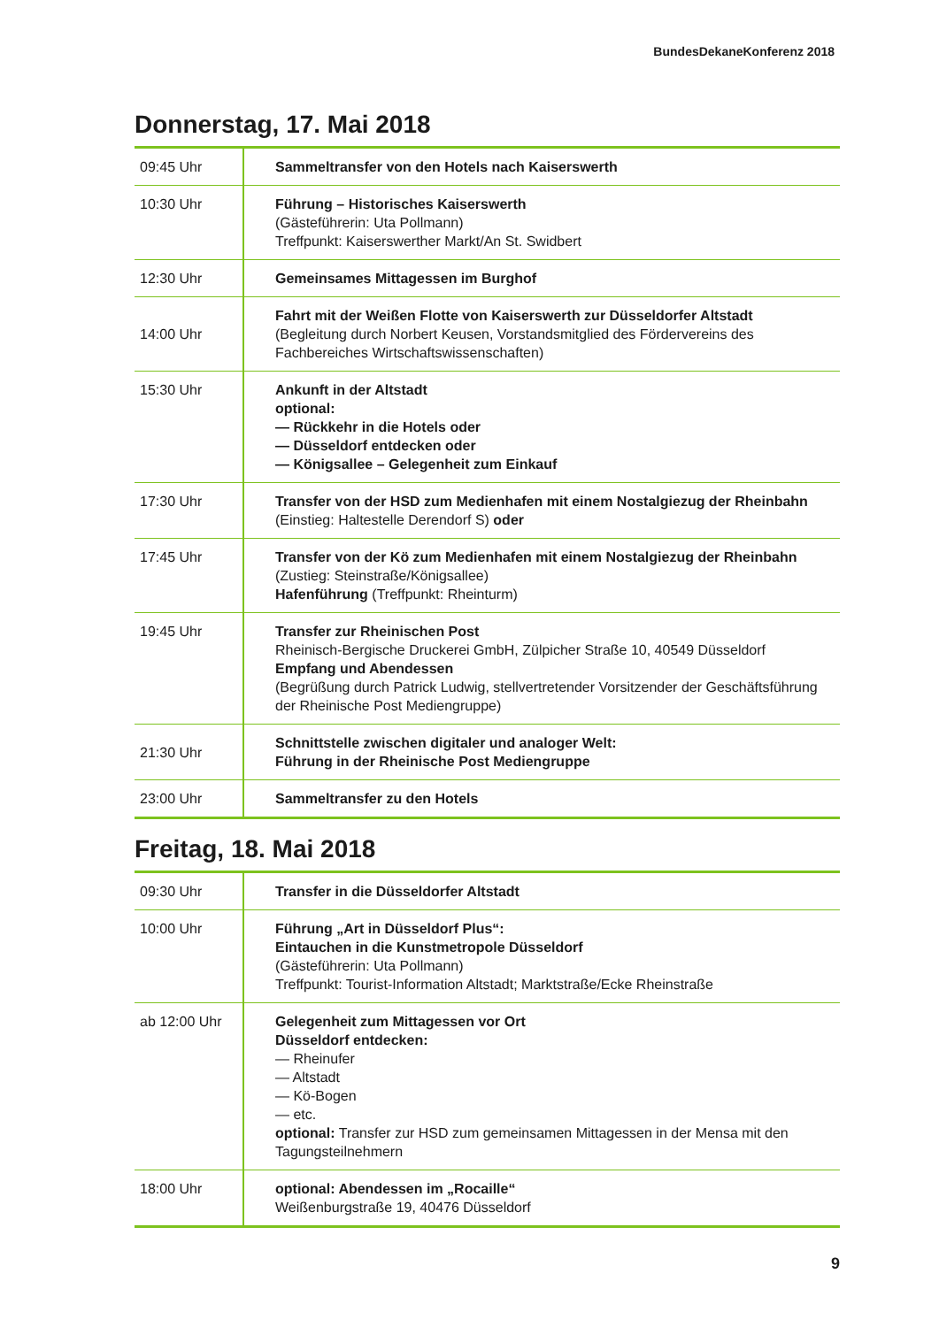BundesDekaneKonferenz 2018
Donnerstag, 17. Mai 2018
| 09:45 Uhr | Sammeltransfer von den Hotels nach Kaiserswerth |
| 10:30 Uhr | Führung – Historisches Kaiserswerth (Gästeführerin: Uta Pollmann) Treffpunkt: Kaiserswerther Markt/An St. Swidbert |
| 12:30 Uhr | Gemeinsames Mittagessen im Burghof |
| 14:00 Uhr | Fahrt mit der Weißen Flotte von Kaiserswerth zur Düsseldorfer Altstadt (Begleitung durch Norbert Keusen, Vorstandsmitglied des Fördervereins des Fachbereiches Wirtschaftswissenschaften) |
| 15:30 Uhr | Ankunft in der Altstadt optional: — Rückkehr in die Hotels oder — Düsseldorf entdecken oder — Königsallee – Gelegenheit zum Einkauf |
| 17:30 Uhr | Transfer von der HSD zum Medienhafen mit einem Nostalgiezug der Rheinbahn (Einstieg: Haltestelle Derendorf S) oder |
| 17:45 Uhr | Transfer von der Kö zum Medienhafen mit einem Nostalgiezug der Rheinbahn (Zustieg: Steinstraße/Königsallee) Hafenführung (Treffpunkt: Rheinturm) |
| 19:45 Uhr | Transfer zur Rheinischen Post Rheinisch-Bergische Druckerei GmbH, Zülpicher Straße 10, 40549 Düsseldorf Empfang und Abendessen (Begrüßung durch Patrick Ludwig, stellvertretender Vorsitzender der Geschäftsführung der Rheinische Post Mediengruppe) |
| 21:30 Uhr | Schnittstelle zwischen digitaler und analoger Welt: Führung in der Rheinische Post Mediengruppe |
| 23:00 Uhr | Sammeltransfer zu den Hotels |
Freitag, 18. Mai 2018
| 09:30 Uhr | Transfer in die Düsseldorfer Altstadt |
| 10:00 Uhr | Führung „Art in Düsseldorf Plus“: Eintauchen in die Kunstmetropole Düsseldorf (Gästeführerin: Uta Pollmann) Treffpunkt: Tourist-Information Altstadt; Marktstraße/Ecke Rheinstraße |
| ab 12:00 Uhr | Gelegenheit zum Mittagessen vor Ort Düsseldorf entdecken: — Rheinufer — Altstadt — Kö-Bogen — etc. optional: Transfer zur HSD zum gemeinsamen Mittagessen in der Mensa mit den Tagungsteilnehmern |
| 18:00 Uhr | optional: Abendessen im „Rocaille“ Weißenburgstraße 19, 40476 Düsseldorf |
9